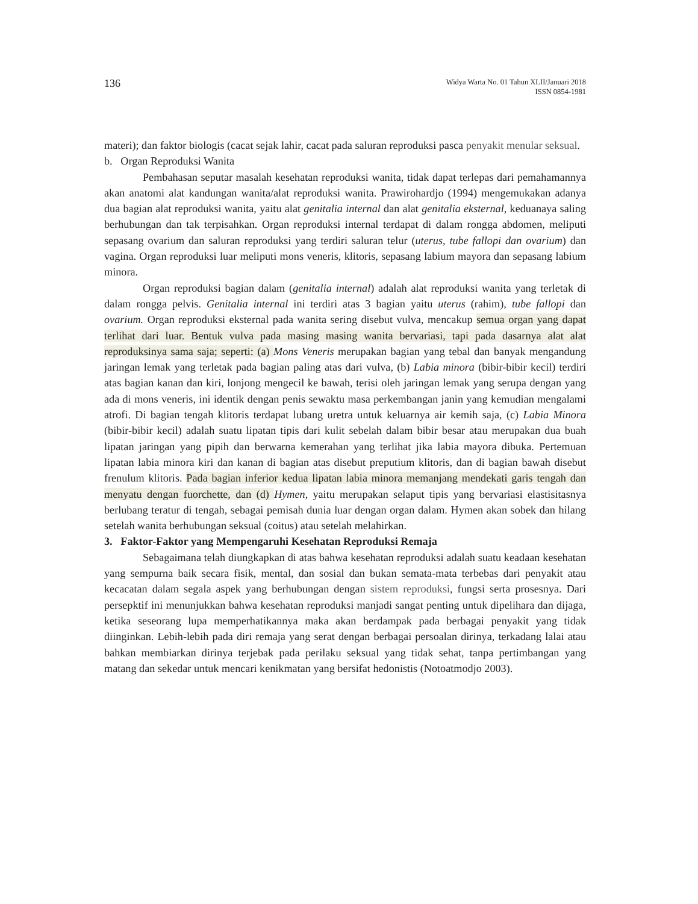136
Widya Warta No. 01 Tahun XLII/Januari 2018
ISSN 0854-1981
materi); dan faktor biologis (cacat sejak lahir, cacat pada saluran reproduksi pasca penyakit menular seksual.
b. Organ Reproduksi Wanita
Pembahasan seputar masalah kesehatan reproduksi wanita, tidak dapat terlepas dari pemahamannya akan anatomi alat kandungan wanita/alat reproduksi wanita. Prawirohardjo (1994) mengemukakan adanya dua bagian alat reproduksi wanita, yaitu alat genitalia internal dan alat genitalia eksternal, keduanaya saling berhubungan dan tak terpisahkan. Organ reproduksi internal terdapat di dalam rongga abdomen, meliputi sepasang ovarium dan saluran reproduksi yang terdiri saluran telur (uterus, tube fallopi dan ovarium) dan vagina. Organ reproduksi luar meliputi mons veneris, klitoris, sepasang labium mayora dan sepasang labium minora.
Organ reproduksi bagian dalam (genitalia internal) adalah alat reproduksi wanita yang terletak di dalam rongga pelvis. Genitalia internal ini terdiri atas 3 bagian yaitu uterus (rahim), tube fallopi dan ovarium. Organ reproduksi eksternal pada wanita sering disebut vulva, mencakup semua organ yang dapat terlihat dari luar. Bentuk vulva pada masing masing wanita bervariasi, tapi pada dasarnya alat alat reproduksinya sama saja; seperti: (a) Mons Veneris merupakan bagian yang tebal dan banyak mengandung jaringan lemak yang terletak pada bagian paling atas dari vulva, (b) Labia minora (bibir-bibir kecil) terdiri atas bagian kanan dan kiri, lonjong mengecil ke bawah, terisi oleh jaringan lemak yang serupa dengan yang ada di mons veneris, ini identik dengan penis sewaktu masa perkembangan janin yang kemudian mengalami atrofi. Di bagian tengah klitoris terdapat lubang uretra untuk keluarnya air kemih saja, (c) Labia Minora (bibir-bibir kecil) adalah suatu lipatan tipis dari kulit sebelah dalam bibir besar atau merupakan dua buah lipatan jaringan yang pipih dan berwarna kemerahan yang terlihat jika labia mayora dibuka. Pertemuan lipatan labia minora kiri dan kanan di bagian atas disebut preputium klitoris, dan di bagian bawah disebut frenulum klitoris. Pada bagian inferior kedua lipatan labia minora memanjang mendekati garis tengah dan menyatu dengan fuorchette, dan (d) Hymen, yaitu merupakan selaput tipis yang bervariasi elastisitasnya berlubang teratur di tengah, sebagai pemisah dunia luar dengan organ dalam. Hymen akan sobek dan hilang setelah wanita berhubungan seksual (coitus) atau setelah melahirkan.
3. Faktor-Faktor yang Mempengaruhi Kesehatan Reproduksi Remaja
Sebagaimana telah diungkapkan di atas bahwa kesehatan reproduksi adalah suatu keadaan kesehatan yang sempurna baik secara fisik, mental, dan sosial dan bukan semata-mata terbebas dari penyakit atau kecacatan dalam segala aspek yang berhubungan dengan sistem reproduksi, fungsi serta prosesnya. Dari persepktif ini menunjukkan bahwa kesehatan reproduksi manjadi sangat penting untuk dipelihara dan dijaga, ketika seseorang lupa memperhatikannya maka akan berdampak pada berbagai penyakit yang tidak diinginkan. Lebih-lebih pada diri remaja yang serat dengan berbagai persoalan dirinya, terkadang lalai atau bahkan membiarkan dirinya terjebak pada perilaku seksual yang tidak sehat, tanpa pertimbangan yang matang dan sekedar untuk mencari kenikmatan yang bersifat hedonistis (Notoatmodjo 2003).